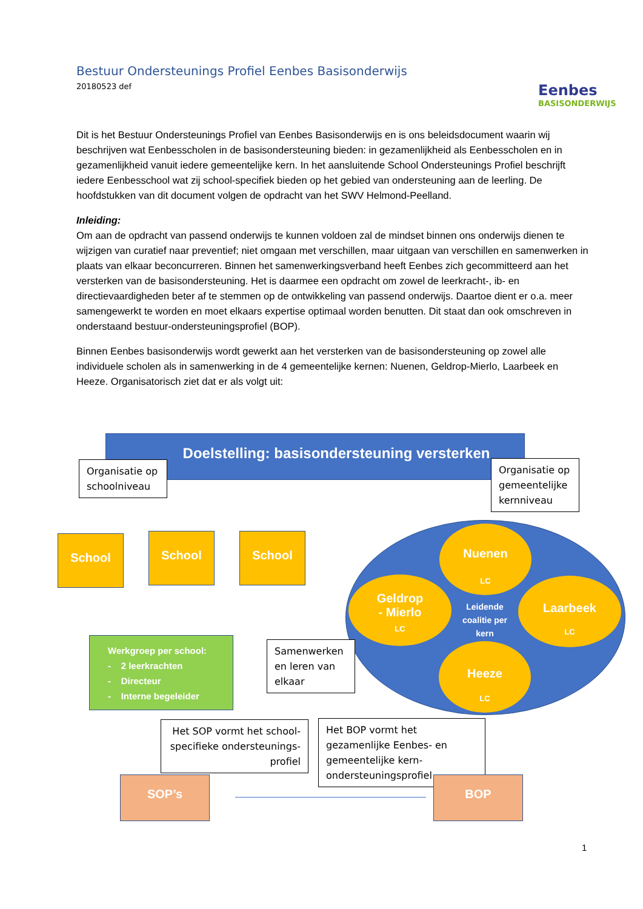Bestuur Ondersteunings Profiel Eenbes Basisonderwijs
20180523 def
Eenbes
BASISONDERWIJS
Dit is het Bestuur Ondersteunings Profiel van Eenbes Basisonderwijs en is ons beleidsdocument waarin wij beschrijven wat Eenbesscholen in de basisondersteuning bieden: in gezamenlijkheid als Eenbesscholen en in gezamenlijkheid vanuit iedere gemeentelijke kern. In het aansluitende School Ondersteunings Profiel beschrijft iedere Eenbesschool wat zij school-specifiek bieden op het gebied van ondersteuning aan de leerling. De hoofdstukken van dit document volgen de opdracht van het SWV Helmond-Peelland.
Inleiding:
Om aan de opdracht van passend onderwijs te kunnen voldoen zal de mindset binnen ons onderwijs dienen te wijzigen van curatief naar preventief; niet omgaan met verschillen, maar uitgaan van verschillen en samenwerken in plaats van elkaar beconcurreren. Binnen het samenwerkingsverband heeft Eenbes zich gecommitteerd aan het versterken van de basisondersteuning. Het is daarmee een opdracht om zowel de leerkracht-, ib- en directievaardigheden beter af te stemmen op de ontwikkeling van passend onderwijs. Daartoe dient er o.a. meer samengewerkt te worden en moet elkaars expertise optimaal worden benutten. Dit staat dan ook omschreven in onderstaand bestuur-ondersteuningsprofiel (BOP).
Binnen Eenbes basisonderwijs wordt gewerkt aan het versterken van de basisondersteuning op zowel alle individuele scholen als in samenwerking in de 4 gemeentelijke kernen: Nuenen, Geldrop-Mierlo, Laarbeek en Heeze. Organisatorisch ziet dat er als volgt uit:
Doelstelling: basisondersteuning versterken
Organisatie op schoolniveau
Organisatie op gemeentelijke kernniveau
School School School
Nuenen
LC
Geldrop
- Mierlo
LC
Laarbeek
LC
Leidende coalitie per kern
Heeze
LC
Werkgroep per school:
- 2 leerkrachten
- Directeur
- Interne begeleider
Samenwerken en leren van elkaar
Het SOP vormt het school-specifieke ondersteunings-profiel
Het BOP vormt het gezamenlijke Eenbes- en gemeentelijke kern-ondersteuningsprofiel
SOP’s BOP
1